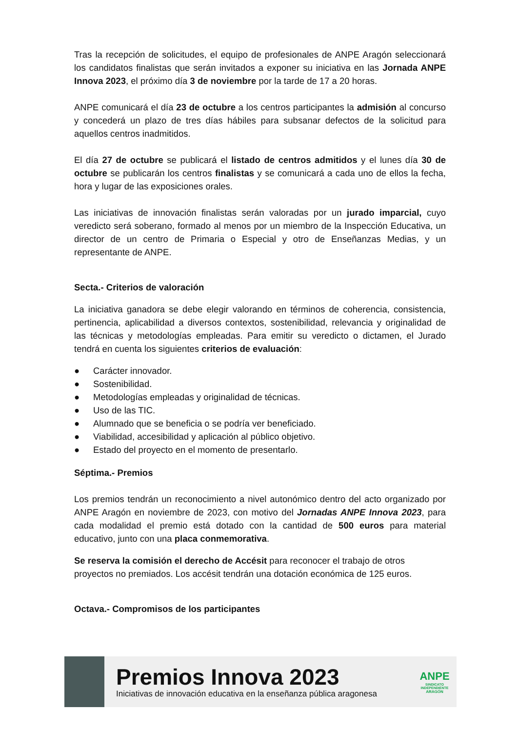Tras la recepción de solicitudes, el equipo de profesionales de ANPE Aragón seleccionará los candidatos finalistas que serán invitados a exponer su iniciativa en las Jornada ANPE Innova 2023, el próximo día 3 de noviembre por la tarde de 17 a 20 horas.
ANPE comunicará el día 23 de octubre a los centros participantes la admisión al concurso y concederá un plazo de tres días hábiles para subsanar defectos de la solicitud para aquellos centros inadmitidos.
El día 27 de octubre se publicará el listado de centros admitidos y el lunes día 30 de octubre se publicarán los centros finalistas y se comunicará a cada uno de ellos la fecha, hora y lugar de las exposiciones orales.
Las iniciativas de innovación finalistas serán valoradas por un jurado imparcial, cuyo veredicto será soberano, formado al menos por un miembro de la Inspección Educativa, un director de un centro de Primaria o Especial y otro de Enseñanzas Medias, y un representante de ANPE.
Secta.- Criterios de valoración
La iniciativa ganadora se debe elegir valorando en términos de coherencia, consistencia, pertinencia, aplicabilidad a diversos contextos, sostenibilidad, relevancia y originalidad de las técnicas y metodologías empleadas. Para emitir su veredicto o dictamen, el Jurado tendrá en cuenta los siguientes criterios de evaluación:
● Carácter innovador.
● Sostenibilidad.
● Metodologías empleadas y originalidad de técnicas.
● Uso de las TIC.
● Alumnado que se beneficia o se podría ver beneficiado.
● Viabilidad, accesibilidad y aplicación al público objetivo.
● Estado del proyecto en el momento de presentarlo.
Séptima.- Premios
Los premios tendrán un reconocimiento a nivel autonómico dentro del acto organizado por ANPE Aragón en noviembre de 2023, con motivo del Jornadas ANPE Innova 2023, para cada modalidad el premio está dotado con la cantidad de 500 euros para material educativo, junto con una placa conmemorativa.
Se reserva la comisión el derecho de Accésit para reconocer el trabajo de otros proyectos no premiados. Los accésit tendrán una dotación económica de 125 euros.
Octava.- Compromisos de los participantes
Premios Innova 2023
Iniciativas de innovación educativa en la enseñanza pública aragonesa
ANPE
SINDICATO INDEPENDIENTE
ARAGÓN